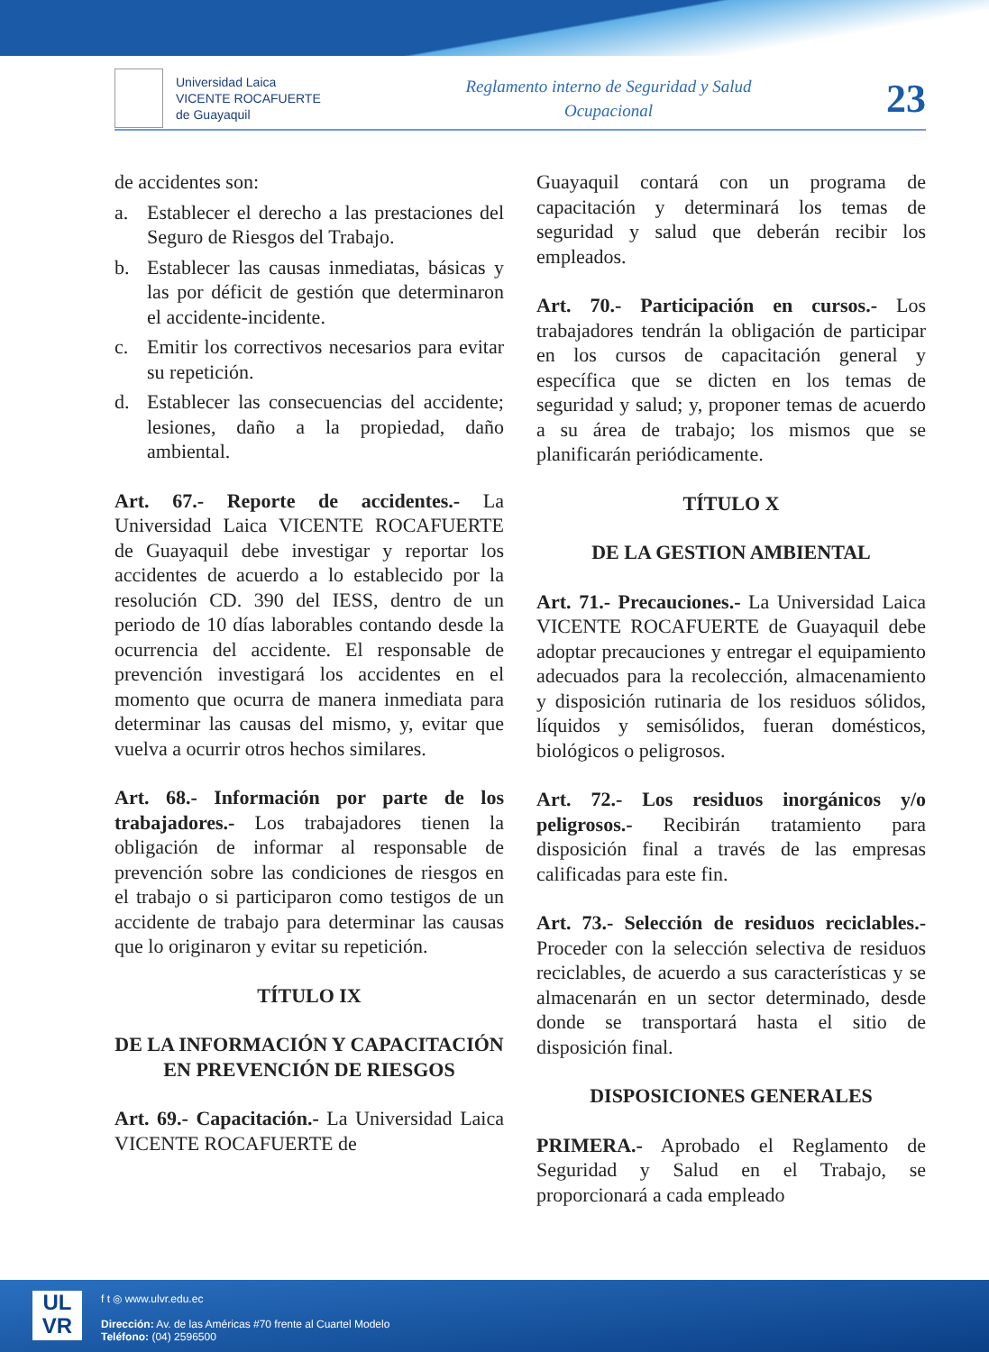Universidad Laica
VICENTE ROCAFUERTE
de Guayaquil
Reglamento interno de Seguridad y Salud Ocupacional
23
de accidentes son:
a. Establecer el derecho a las prestaciones del Seguro de Riesgos del Trabajo.
b. Establecer las causas inmediatas, básicas y las por déficit de gestión que determinaron el accidente-incidente.
c. Emitir los correctivos necesarios para evitar su repetición.
d. Establecer las consecuencias del accidente; lesiones, daño a la propiedad, daño ambiental.
Art. 67.- Reporte de accidentes.- La Universidad Laica VICENTE ROCAFUERTE de Guayaquil debe investigar y reportar los accidentes de acuerdo a lo establecido por la resolución CD. 390 del IESS, dentro de un periodo de 10 días laborables contando desde la ocurrencia del accidente. El responsable de prevención investigará los accidentes en el momento que ocurra de manera inmediata para determinar las causas del mismo, y, evitar que vuelva a ocurrir otros hechos similares.
Art. 68.- Información por parte de los trabajadores.- Los trabajadores tienen la obligación de informar al responsable de prevención sobre las condiciones de riesgos en el trabajo o si participaron como testigos de un accidente de trabajo para determinar las causas que lo originaron y evitar su repetición.
TÍTULO IX
DE LA INFORMACIÓN Y CAPACITACIÓN EN PREVENCIÓN DE RIESGOS
Art. 69.- Capacitación.- La Universidad Laica VICENTE ROCAFUERTE de
Guayaquil contará con un programa de capacitación y determinará los temas de seguridad y salud que deberán recibir los empleados.
Art. 70.- Participación en cursos.- Los trabajadores tendrán la obligación de participar en los cursos de capacitación general y específica que se dicten en los temas de seguridad y salud; y, proponer temas de acuerdo a su área de trabajo; los mismos que se planificarán periódicamente.
TÍTULO X
DE LA GESTION AMBIENTAL
Art. 71.- Precauciones.- La Universidad Laica VICENTE ROCAFUERTE de Guayaquil debe adoptar precauciones y entregar el equipamiento adecuados para la recolección, almacenamiento y disposición rutinaria de los residuos sólidos, líquidos y semisólidos, fueran domésticos, biológicos o peligrosos.
Art. 72.- Los residuos inorgánicos y/o peligrosos.- Recibirán tratamiento para disposición final a través de las empresas calificadas para este fin.
Art. 73.- Selección de residuos reciclables.- Proceder con la selección selectiva de residuos reciclables, de acuerdo a sus características y se almacenarán en un sector determinado, desde donde se transportará hasta el sitio de disposición final.
DISPOSICIONES GENERALES
PRIMERA.- Aprobado el Reglamento de Seguridad y Salud en el Trabajo, se proporcionará a cada empleado
UL
VR
f t ◎ www.ulvr.edu.ec
Dirección: Av. de las Américas #70 frente al Cuartel Modelo
Teléfono: (04) 2596500